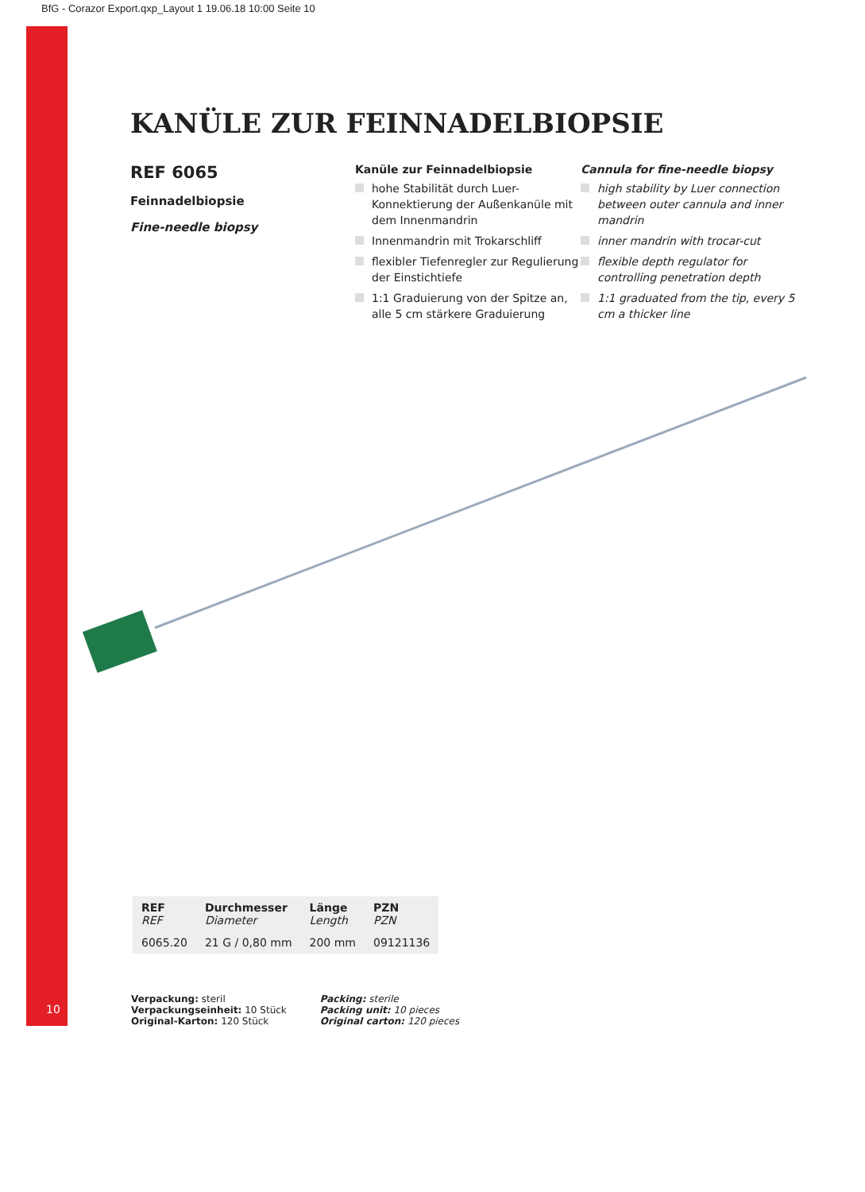BfG - Corazor Export.qxp_Layout 1 19.06.18 10:00 Seite 10
KANÜLE ZUR FEINNADELBIOPSIE
REF 6065
Feinnadelbiopsie
Fine-needle biopsy
Kanüle zur Feinnadelbiopsie
hohe Stabilität durch Luer-Konnektierung der Außenkanüle mit dem Innenmandrin
Innenmandrin mit Trokarschliff
flexibler Tiefenregler zur Regulierung der Einstichtiefe
1:1 Graduierung von der Spitze an, alle 5 cm stärkere Graduierung
Cannula for fine-needle biopsy
high stability by Luer connection between outer cannula and inner mandrin
inner mandrin with trocar-cut
flexible depth regulator for controlling penetration depth
1:1 graduated from the tip, every 5 cm a thicker line
| REF REF | Durchmesser Diameter | Länge Length | PZN PZN |
| --- | --- | --- | --- |
| 6065.20 | 21 G / 0,80 mm | 200 mm | 09121136 |
10
Verpackung: steril
Verpackungseinheit: 10 Stück
Original-Karton: 120 Stück
Packing: sterile
Packing unit: 10 pieces
Original carton: 120 pieces